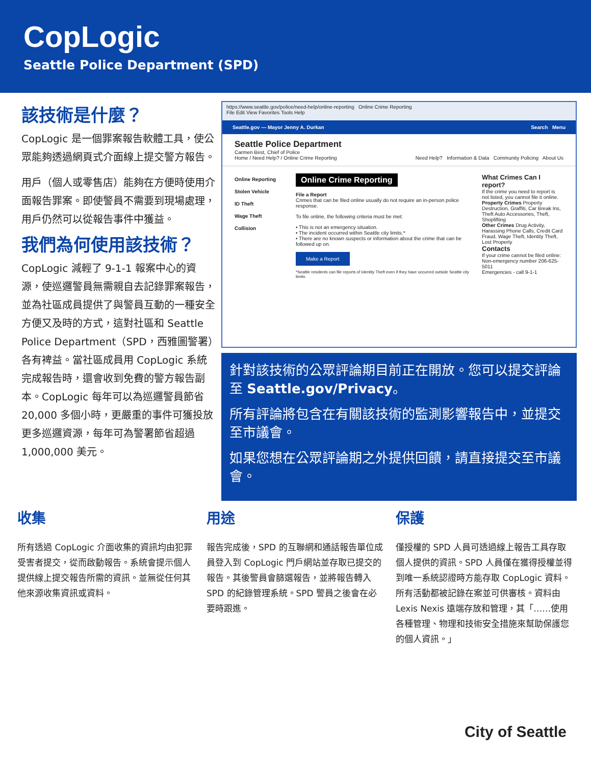CopLogic
Seattle Police Department (SPD)
該技術是什麼？
CopLogic 是一個罪案報告軟體工具，使公眾能夠透過網頁式介面線上提交警方報告。
用戶（個人或零售店）能夠在方便時使用介面報告罪案。即使警員不需要到現場處理，用戶仍然可以從報告事件中獲益。
我們為何使用該技術？
CopLogic 減輕了 9-1-1 報案中心的資源，使巡邏警員無需親自去記錄罪案報告，並為社區成員提供了與警員互動的一種安全方便又及時的方式，這對社區和 Seattle Police Department（SPD，西雅圖警署）各有裨益。當社區成員用 CopLogic 系統完成報告時，還會收到免費的警方報告副本。CopLogic 每年可以為巡邏警員節省 20,000 多個小時，更嚴重的事件可獲投放更多巡邏資源，每年可為警署節省超過 1,000,000 美元。
https://www.seattle.gov/police/need-help/online-reporting Online Crime Reporting
File Edit View Favorites Tools Help
Seattle.gov — Mayor Jenny A. Durkan Search Menu
Seattle Police Department
Carmen Best, Chief of Police
Home / Need Help? / Online Crime Reporting Need Help? Information & Data Community Policing About Us
Online Reporting
Stolen Vehicle
ID Theft
Wage Theft
Collision
Online Crime Reporting
File a Report
Crimes that can be filed online usually do not require an in-person police response.
To file online, the following criteria must be met:
• This is not an emergency situation.
• The incident occurred within Seattle city limits.*
• There are no known suspects or information about the crime that can be followed up on.
Make a Report
*Seattle residents can file reports of Identity Theft even if they have occurred outside Seattle city limits.
What Crimes Can I report?
If the crime you need to report is not listed, you cannot file it online.
Property Crimes Property Destruction, Graffiti, Car Break Ins, Theft Auto Accessories, Theft, Shoplifting
Other Crimes Drug Activity, Harassing Phone Calls, Credit Card Fraud, Wage Theft, Identity Theft, Lost Property
Contacts
If your crime cannot be filed online:
Non-emergency number 206-625-5011
Emergencies - call 9-1-1
針對該技術的公眾評論期目前正在開放。您可以提交評論至 Seattle.gov/Privacy。
所有評論將包含在有關該技術的監測影響報告中，並提交至市議會。
如果您想在公眾評論期之外提供回饋，請直接提交至市議會。
收集
所有透過 CopLogic 介面收集的資訊均由犯罪受害者提交，從而啟動報告。系統會提示個人提供線上提交報告所需的資訊。並無從任何其他來源收集資訊或資料。
用途
報告完成後，SPD 的互聯網和通話報告單位成員登入到 CopLogic 門戶網站並存取已提交的報告。其後警員會篩選報告，並將報告轉入 SPD 的紀錄管理系統。SPD 警員之後會在必要時跟進。
保護
僅授權的 SPD 人員可透過線上報告工具存取個人提供的資訊。SPD 人員僅在獲得授權並得到唯一系統認證時方能存取 CopLogic 資料。所有活動都被記錄在案並可供審核。資料由 Lexis Nexis 遠端存放和管理，其「……使用各種管理、物理和技術安全措施來幫助保護您的個人資訊。」
City of Seattle